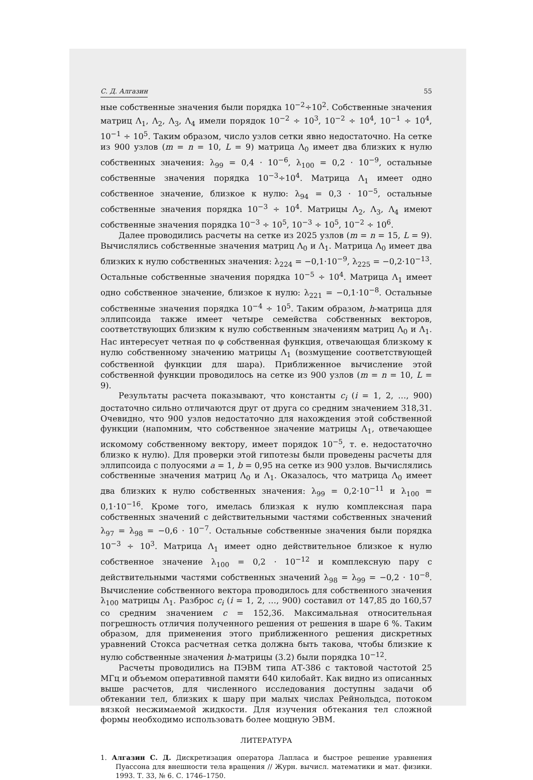С. Д. Алгазин 55
ные собственные значения были порядка 10<sup>−2</sup>÷10<sup>2</sup>. Собственные значения матриц Λ<sub>1</sub>, Λ<sub>2</sub>, Λ<sub>3</sub>, Λ<sub>4</sub> имели порядок 10<sup>−2</sup> ÷ 10<sup>3</sup>, 10<sup>−2</sup> ÷ 10<sup>4</sup>, 10<sup>−1</sup> ÷ 10<sup>4</sup>, 10<sup>−1</sup> ÷ 10<sup>5</sup>. Таким образом, число узлов сетки явно недостаточно. На сетке из 900 узлов (m = n = 10, L = 9) матрица Λ<sub>0</sub> имеет два близких к нулю собственных значения: λ<sub>99</sub> = 0,4 · 10<sup>−6</sup>, λ<sub>100</sub> = 0,2 · 10<sup>−9</sup>, остальные собственные значения порядка 10<sup>−3</sup>÷10<sup>4</sup>. Матрица Λ<sub>1</sub> имеет одно собственное значение, близкое к нулю: λ<sub>94</sub> = 0,3 · 10<sup>−5</sup>, остальные собственные значения порядка 10<sup>−3</sup> ÷ 10<sup>4</sup>. Матрицы Λ<sub>2</sub>, Λ<sub>3</sub>, Λ<sub>4</sub> имеют собственные значения порядка 10<sup>−3</sup> ÷ 10<sup>5</sup>, 10<sup>−3</sup> ÷ 10<sup>5</sup>, 10<sup>−2</sup> ÷ 10<sup>6</sup>.
Далее проводились расчеты на сетке из 2025 узлов (m = n = 15, L = 9). Вычислялись собственные значения матриц Λ<sub>0</sub> и Λ<sub>1</sub>. Матрица Λ<sub>0</sub> имеет два близких к нулю собственных значения: λ<sub>224</sub> = −0,1·10<sup>−9</sup>, λ<sub>225</sub> = −0,2·10<sup>−13</sup>. Остальные собственные значения порядка 10<sup>−5</sup> ÷ 10<sup>4</sup>. Матрица Λ<sub>1</sub> имеет одно собственное значение, близкое к нулю: λ<sub>221</sub> = −0,1·10<sup>−8</sup>. Остальные собственные значения порядка 10<sup>−4</sup> ÷ 10<sup>5</sup>. Таким образом, h-матрица для эллипсоида также имеет четыре семейства собственных векторов, соответствующих близким к нулю собственным значениям матриц Λ<sub>0</sub> и Λ<sub>1</sub>. Нас интересует четная по φ собственная функция, отвечающая близкому к нулю собственному значению матрицы Λ<sub>1</sub> (возмущение соответствующей собственной функции для шара). Приближенное вычисление этой собственной функции проводилось на сетке из 900 узлов (m = n = 10, L = 9).
Результаты расчета показывают, что константы c<sub>i</sub> (i = 1, 2, …, 900) достаточно сильно отличаются друг от друга со средним значением 318,31. Очевидно, что 900 узлов недостаточно для нахождения этой собственной функции (напомним, что собственное значение матрицы Λ<sub>1</sub>, отвечающее искомому собственному вектору, имеет порядок 10<sup>−5</sup>, т. е. недостаточно близко к нулю). Для проверки этой гипотезы были проведены расчеты для эллипсоида с полуосями a = 1, b = 0,95 на сетке из 900 узлов. Вычислялись собственные значения матриц Λ<sub>0</sub> и Λ<sub>1</sub>. Оказалось, что матрица Λ<sub>0</sub> имеет два близких к нулю собственных значения: λ<sub>99</sub> = 0,2·10<sup>−11</sup> и λ<sub>100</sub> = 0,1·10<sup>−16</sup>. Кроме того, имелась близкая к нулю комплексная пара собственных значений с действительными частями собственных значений λ<sub>97</sub> = λ<sub>98</sub> = −0,6 · 10<sup>−7</sup>. Остальные собственные значения были порядка 10<sup>−3</sup> ÷ 10<sup>3</sup>. Матрица Λ<sub>1</sub> имеет одно действительное близкое к нулю собственное значение λ<sub>100</sub> = 0,2 · 10<sup>−12</sup> и комплексную пару с действительными частями собственных значений λ<sub>98</sub> = λ<sub>99</sub> = −0,2 · 10<sup>−8</sup>. Вычисление собственного вектора проводилось для собственного значения λ<sub>100</sub> матрицы Λ<sub>1</sub>. Разброс c<sub>i</sub> (i = 1, 2, …, 900) составил от 147,85 до 160,57 со средним значением c = 152,36. Максимальная относительная погрешность отличия полученного решения от решения в шаре 6 %. Таким образом, для применения этого приближенного решения дискретных уравнений Стокса расчетная сетка должна быть такова, чтобы близкие к нулю собственные значения h-матрицы (3.2) были порядка 10<sup>−12</sup>.
Расчеты проводились на ПЭВМ типа АТ-386 с тактовой частотой 25 МГц и объемом оперативной памяти 640 килобайт. Как видно из описанных выше расчетов, для численного исследования доступны задачи об обтекании тел, близких к шару при малых числах Рейнольдса, потоком вязкой несжимаемой жидкости. Для изучения обтекания тел сложной формы необходимо использовать более мощную ЭВМ.
ЛИТЕРАТУРА
1. Алгазин С. Д. Дискретизация оператора Лапласа и быстрое решение уравнения Пуассона для внешности тела вращения // Журн. вычисл. математики и мат. физики. 1993. Т. 33, № 6. С. 1746–1750.